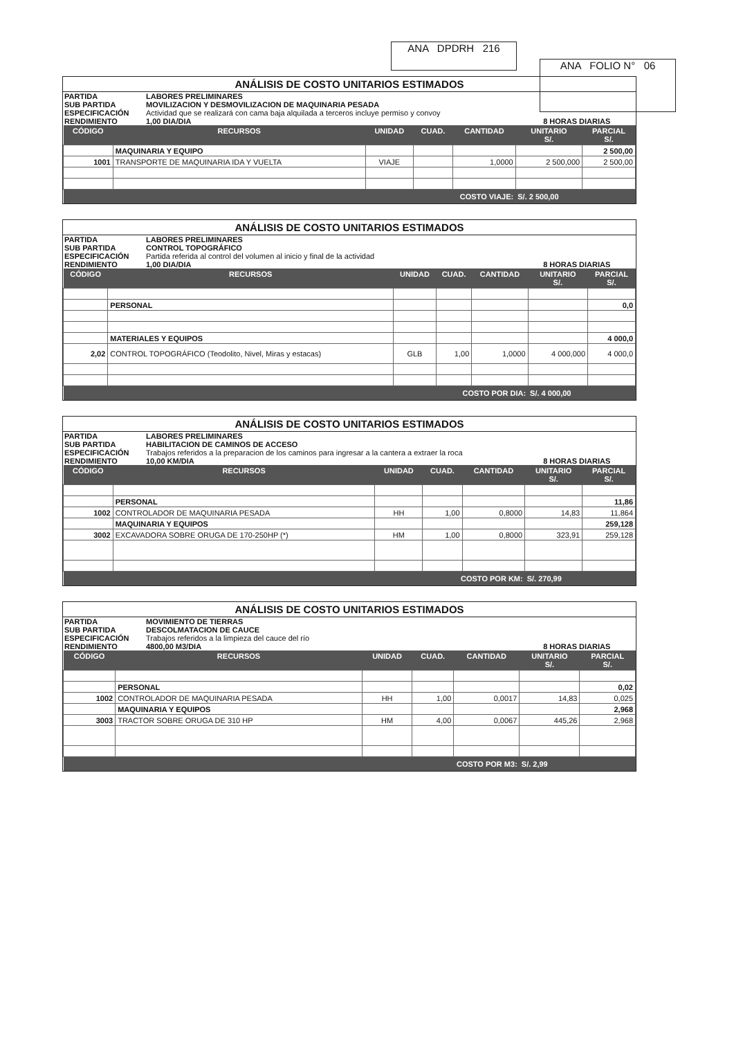ANA DPDRH 216
ANA FOLIO N° 06
ANÁLISIS DE COSTO UNITARIOS ESTIMADOS
PARTIDA LABORES PRELIMINARES SUB PARTIDA MOVILIZACION Y DESMOVILIZACION DE MAQUINARIA PESADA ESPECIFICACIÓN Actividad que se realizará con cama baja alquilada a terceros incluye permiso y convoy RENDIMIENTO 1,00 DIA/DIA 8 HORAS DIARIAS
| CÓDIGO | RECURSOS | UNIDAD | CUAD. | CANTIDAD | UNITARIO S/. | PARCIAL S/. |
| --- | --- | --- | --- | --- | --- | --- |
| | MAQUINARIA Y EQUIPO | | | | | 2 500,00 |
| 1001 | TRANSPORTE DE MAQUINARIA IDA Y VUELTA | VIAJE | | 1,0000 | 2 500,000 | 2 500,00 |
| COSTO VIAJE: | | | | | S/. 2 500,00 | |
ANÁLISIS DE COSTO UNITARIOS ESTIMADOS
PARTIDA LABORES PRELIMINARES SUB PARTIDA CONTROL TOPOGRÁFICO ESPECIFICACIÓN Partida referida al control del volumen al inicio y final de la actividad RENDIMIENTO 1,00 DIA/DIA 8 HORAS DIARIAS
| CÓDIGO | RECURSOS | UNIDAD | CUAD. | CANTIDAD | UNITARIO S/. | PARCIAL S/. |
| --- | --- | --- | --- | --- | --- | --- |
| | PERSONAL | | | | | 0,0 |
| | MATERIALES Y EQUIPOS | | | | | 4 000,0 |
| 2,02 | CONTROL TOPOGRÁFICO (Teodolito, Nivel, Miras y estacas) | GLB | 1,00 | 1,0000 | 4 000,000 | 4 000,0 |
| COSTO POR DIA: | | | | | S/. 4 000,00 | |
ANÁLISIS DE COSTO UNITARIOS ESTIMADOS
PARTIDA LABORES PRELIMINARES SUB PARTIDA HABILITACION DE CAMINOS DE ACCESO ESPECIFICACIÓN Trabajos referidos a la preparacion de los caminos para ingresar a la cantera a extraer la roca RENDIMIENTO 10,00 KM/DIA 8 HORAS DIARIAS
| CÓDIGO | RECURSOS | UNIDAD | CUAD. | CANTIDAD | UNITARIO S/. | PARCIAL S/. |
| --- | --- | --- | --- | --- | --- | --- |
| | PERSONAL | | | | | 11,86 |
| 1002 | CONTROLADOR DE MAQUINARIA PESADA | HH | 1,00 | 0,8000 | 14,83 | 11,864 |
| | MAQUINARIA Y EQUIPOS | | | | | 259,128 |
| 3002 | EXCAVADORA SOBRE ORUGA DE 170-250HP (*) | HM | 1,00 | 0,8000 | 323,91 | 259,128 |
| COSTO POR KM: | | | | | S/. 270,99 | |
ANÁLISIS DE COSTO UNITARIOS ESTIMADOS
PARTIDA MOVIMIENTO DE TIERRAS SUB PARTIDA DESCOLMATACION DE CAUCE ESPECIFICACIÓN Trabajos referidos a la limpieza del cauce del río RENDIMIENTO 4800,00 M3/DIA 8 HORAS DIARIAS
| CÓDIGO | RECURSOS | UNIDAD | CUAD. | CANTIDAD | UNITARIO S/. | PARCIAL S/. |
| --- | --- | --- | --- | --- | --- | --- |
| | PERSONAL | | | | | 0,02 |
| 1002 | CONTROLADOR DE MAQUINARIA PESADA | HH | 1,00 | 0,0017 | 14,83 | 0,025 |
| | MAQUINARIA Y EQUIPOS | | | | | 2,968 |
| 3003 | TRACTOR SOBRE ORUGA DE 310 HP | HM | 4,00 | 0,0067 | 445,26 | 2,968 |
| COSTO POR M3: | | | | | S/. 2,99 | |